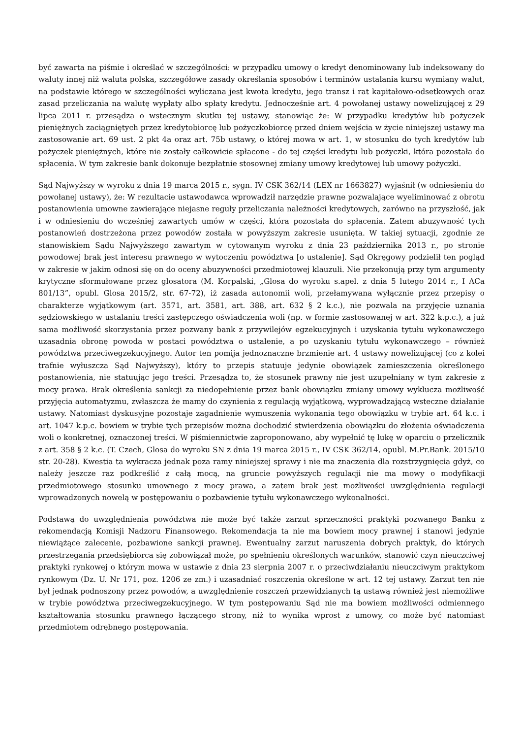być zawarta na piśmie i określać w szczególności: w przypadku umowy o kredyt denominowany lub indeksowany do waluty innej niż waluta polska, szczegółowe zasady określania sposobów i terminów ustalania kursu wymiany walut, na podstawie którego w szczególności wyliczana jest kwota kredytu, jego transz i rat kapitałowo-odsetkowych oraz zasad przeliczania na walutę wypłaty albo spłaty kredytu. Jednocześnie art. 4 powołanej ustawy nowelizującej z 29 lipca 2011 r. przesądza o wstecznym skutku tej ustawy, stanowiąc że: W przypadku kredytów lub pożyczek pieniężnych zaciągniętych przez kredytobiorcę lub pożyczkobiorcę przed dniem wejścia w życie niniejszej ustawy ma zastosowanie art. 69 ust. 2 pkt 4a oraz art. 75b ustawy, o której mowa w art. 1, w stosunku do tych kredytów lub pożyczek pieniężnych, które nie zostały całkowicie spłacone - do tej części kredytu lub pożyczki, która pozostała do spłacenia. W tym zakresie bank dokonuje bezpłatnie stosownej zmiany umowy kredytowej lub umowy pożyczki.
Sąd Najwyższy w wyroku z dnia 19 marca 2015 r., sygn. IV CSK 362/14 (LEX nr 1663827) wyjaśnił (w odniesieniu do powołanej ustawy), że: W rezultacie ustawodawca wprowadził narzędzie prawne pozwalające wyeliminować z obrotu postanowienia umowne zawierające niejasne reguły przeliczania należności kredytowych, zarówno na przyszłość, jak i w odniesieniu do wcześniej zawartych umów w części, która pozostała do spłacenia. Zatem abuzywność tych postanowień dostrzeżona przez powodów została w powyższym zakresie usunięta. W takiej sytuacji, zgodnie ze stanowiskiem Sądu Najwyższego zawartym w cytowanym wyroku z dnia 23 października 2013 r., po stronie powodowej brak jest interesu prawnego w wytoczeniu powództwa [o ustalenie]. Sąd Okręgowy podzielił ten pogląd w zakresie w jakim odnosi się on do oceny abuzywności przedmiotowej klauzuli. Nie przekonują przy tym argumenty krytyczne sformułowane przez glosatora (M. Korpalski, „Glosa do wyroku s.apel. z dnia 5 lutego 2014 r., I ACa 801/13”, opubl. Glosa 2015/2, str. 67-72), iż zasada autonomii woli, przełamywana wyłącznie przez przepisy o charakterze wyjątkowym (art. 3571, art. 3581, art. 388, art. 632 § 2 k.c.), nie pozwala na przyjęcie uznania sędziowskiego w ustalaniu treści zastępczego oświadczenia woli (np. w formie zastosowanej w art. 322 k.p.c.), a już sama możliwość skorzystania przez pozwany bank z przywilejów egzekucyjnych i uzyskania tytułu wykonawczego uzasadnia obronę powoda w postaci powództwa o ustalenie, a po uzyskaniu tytułu wykonawczego – również powództwa przeciwegzekucyjnego. Autor ten pomija jednoznaczne brzmienie art. 4 ustawy nowelizującej (co z kolei trafnie wyłuszcza Sąd Najwyższy), który to przepis statuuje jedynie obowiązek zamieszczenia określonego postanowienia, nie statuując jego treści. Przesądza to, że stosunek prawny nie jest uzupełniany w tym zakresie z mocy prawa. Brak określenia sankcji za niedopełnienie przez bank obowiązku zmiany umowy wyklucza możliwość przyjęcia automatyzmu, zwłaszcza że mamy do czynienia z regulacją wyjątkową, wyprowadzającą wsteczne działanie ustawy. Natomiast dyskusyjne pozostaje zagadnienie wymuszenia wykonania tego obowiązku w trybie art. 64 k.c. i art. 1047 k.p.c. bowiem w trybie tych przepisów można dochodzić stwierdzenia obowiązku do złożenia oświadczenia woli o konkretnej, oznaczonej treści. W piśmiennictwie zaproponowano, aby wypełnić tę lukę w oparciu o przelicznik z art. 358 § 2 k.c. (T. Czech, Glosa do wyroku SN z dnia 19 marca 2015 r., IV CSK 362/14, opubl. M.Pr.Bank. 2015/10 str. 20-28). Kwestia ta wykracza jednak poza ramy niniejszej sprawy i nie ma znaczenia dla rozstrzygnięcia gdyż, co należy jeszcze raz podkreślić z całą mocą, na gruncie powyższych regulacji nie ma mowy o modyfikacji przedmiotowego stosunku umownego z mocy prawa, a zatem brak jest możliwości uwzględnienia regulacji wprowadzonych nowelą w postępowaniu o pozbawienie tytułu wykonawczego wykonalności.
Podstawą do uwzględnienia powództwa nie może być także zarzut sprzeczności praktyki pozwanego Banku z rekomendacją Komisji Nadzoru Finansowego. Rekomendacja ta nie ma bowiem mocy prawnej i stanowi jedynie niewiążące zalecenie, pozbawione sankcji prawnej. Ewentualny zarzut naruszenia dobrych praktyk, do których przestrzegania przedsiębiorca się zobowiązał może, po spełnieniu określonych warunków, stanowić czyn nieuczciwej praktyki rynkowej o którym mowa w ustawie z dnia 23 sierpnia 2007 r. o przeciwdziałaniu nieuczciwym praktykom rynkowym (Dz. U. Nr 171, poz. 1206 ze zm.) i uzasadniać roszczenia określone w art. 12 tej ustawy. Zarzut ten nie był jednak podnoszony przez powodów, a uwzględnienie roszczeń przewidzianych tą ustawą również jest niemożliwe w trybie powództwa przeciwegzekucyjnego. W tym postępowaniu Sąd nie ma bowiem możliwości odmiennego kształtowania stosunku prawnego łączącego strony, niż to wynika wprost z umowy, co może być natomiast przedmiotem odrębnego postępowania.